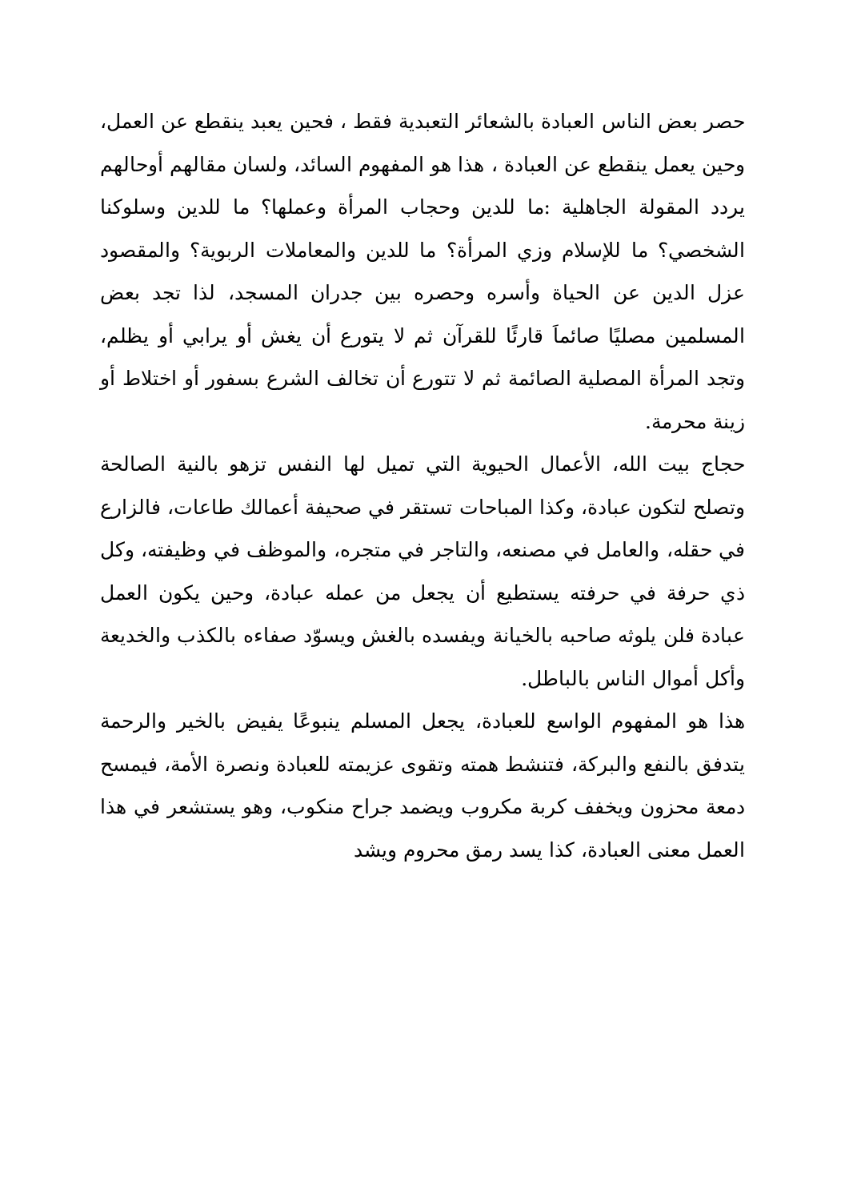حصر بعض الناس العبادة بالشعائر التعبدية فقط ، فحين يعبد ينقطع عن العمل، وحين يعمل ينقطع عن العبادة ، هذا هو المفهوم السائد، ولسان مقالهم أوحالهم يردد المقولة الجاهلية :ما للدين وحجاب المرأة وعملها؟ ما للدين وسلوكنا الشخصي؟ ما للإسلام وزي المرأة؟ ما للدين والمعاملات الربوية؟ والمقصود عزل الدين عن الحياة وأسره وحصره بين جدران المسجد، لذا تجد بعض المسلمين مصليًا صائماَ قارئًا للقرآن ثم لا يتورع أن يغش أو يرابي أو يظلم، وتجد المرأة المصلية الصائمة ثم لا تتورع أن تخالف الشرع بسفور أو اختلاط أو زينة محرمة.
حجاج بيت الله، الأعمال الحيوية التي تميل لها النفس تزهو بالنية الصالحة وتصلح لتكون عبادة، وكذا المباحات تستقر في صحيفة أعمالك طاعات، فالزارع في حقله، والعامل في مصنعه، والتاجر في متجره، والموظف في وظيفته، وكل ذي حرفة في حرفته يستطيع أن يجعل من عمله عبادة، وحين يكون العمل عبادة فلن يلوثه صاحبه بالخيانة ويفسده بالغش ويسوّد صفاءه بالكذب والخديعة وأكل أموال الناس بالباطل.
هذا هو المفهوم الواسع للعبادة، يجعل المسلم ينبوعًا يفيض بالخير والرحمة يتدفق بالنفع والبركة، فتنشط همته وتقوى عزيمته للعبادة ونصرة الأمة، فيمسح دمعة محزون ويخفف كربة مكروب ويضمد جراح منكوب، وهو يستشعر في هذا العمل معنى العبادة، كذا يسد رمق محروم ويشد